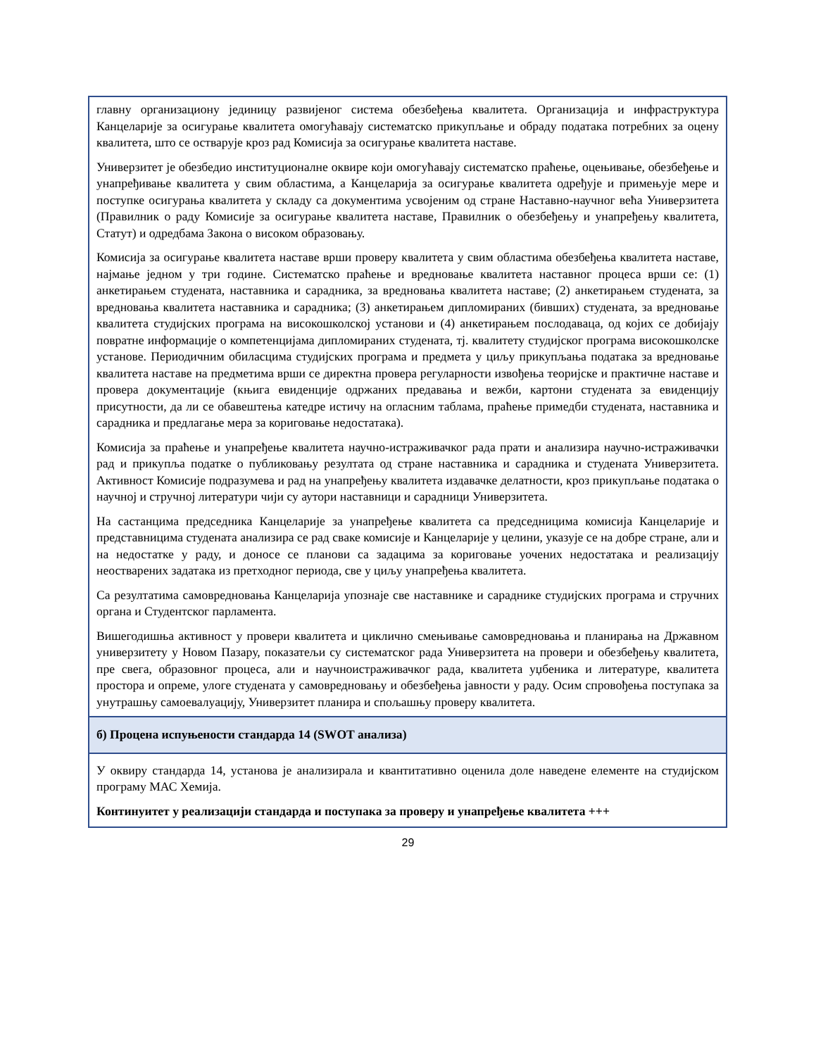главну организациону јединицу развијеног система обезбеђења квалитета. Организација и инфраструктура Канцеларије за осигурање квалитета омогућавају систематско прикупљање и обраду података потребних за оцену квалитета, што се остварује кроз рад Комисија за осигурање квалитета наставе.
Универзитет је обезбедио институционалне оквире који омогућавају систематско праћење, оцењивање, обезбеђење и унапређивање квалитета у свим областима, а Канцеларија за осигурање квалитета одређује и примењује мере и поступке осигурања квалитета у складу са документима усвојеним од стране Наставно-научног већа Универзитета (Правилник о раду Комисије за осигурање квалитета наставе, Правилник о обезбеђењу и унапређењу квалитета, Статут) и одредбама Закона о високом образовању.
Комисија за осигурање квалитета наставе врши проверу квалитета у свим областима обезбеђења квалитета наставе, најмање једном у три године. Систематско праћење и вредновање квалитета наставног процеса врши се: (1) анкетирањем студената, наставника и сарадника, за вредновања квалитета наставе; (2) анкетирањем студената, за вредновања квалитета наставника и сарадника; (3) анкетирањем дипломираних (бивших) студената, за вредновање квалитета студијских програма на високошколској установи и (4) анкетирањем послодаваца, од којих се добијају повратне информације о компетенцијама дипломираних студената, тј. квалитету студијског програма високошколске установе. Периодичним обиласцима студијских програма и предмета у циљу прикупљања података за вредновање квалитета наставе на предметима врши се директна провера регуларности извођења теоријске и практичне наставе и провера документације (књига евиденције одржаних предавања и вежби, картони студената за евиденцију присутности, да ли се обавештења катедре истичу на огласним таблама, праћење примедби студената, наставника и сарадника и предлагање мера за кориговање недостатака).
Комисија за праћење и унапређење квалитета научно-истраживачког рада прати и анализира научно-истраживачки рад и прикупља податке о публиковању резултата од стране наставника и сарадника и студената Универзитета. Активност Комисије подразумева и рад на унапређењу квалитета издавачке делатности, кроз прикупљање података о научној и стручној литератури чији су аутори наставници и сарадници Универзитета.
На састанцима председника Канцеларије за унапређење квалитета са председницима комисија Канцеларије и представницима студената анализира се рад сваке комисије и Канцеларије у целини, указује се на добре стране, али и на недостатке у раду, и доносе се планови са задацима за кориговање уочених недостатака и реализацију неостварених задатака из претходног периода, све у циљу унапређења квалитета.
Са резултатима самовредновања Канцеларија упознаје све наставнике и сараднике студијских програма и стручних органа и Студентског парламента.
Вишегодишња активност у провери квалитета и циклично смењивање самовредновања и планирања на Државном универзитету у Новом Пазару, показатељи су систематског рада Универзитета на провери и обезбеђењу квалитета, пре свега, образовног процеса, али и научноистраживачког рада, квалитета уџбеника и литературе, квалитета простора и опреме, улоге студената у самовредновању и обезбеђења јавности у раду. Осим спровођења поступака за унутрашњу самоевалуацију, Универзитет планира и спољашњу проверу квалитета.
б) Процена испуњености стандарда 14 (SWOT анализа)
У оквиру стандарда 14, установа је анализирала и квантитативно оценила доле наведене елементе на студијском програму МАС Хемија.
Континуитет у реализацији стандарда и поступака за проверу и унапређење квалитета +++
29